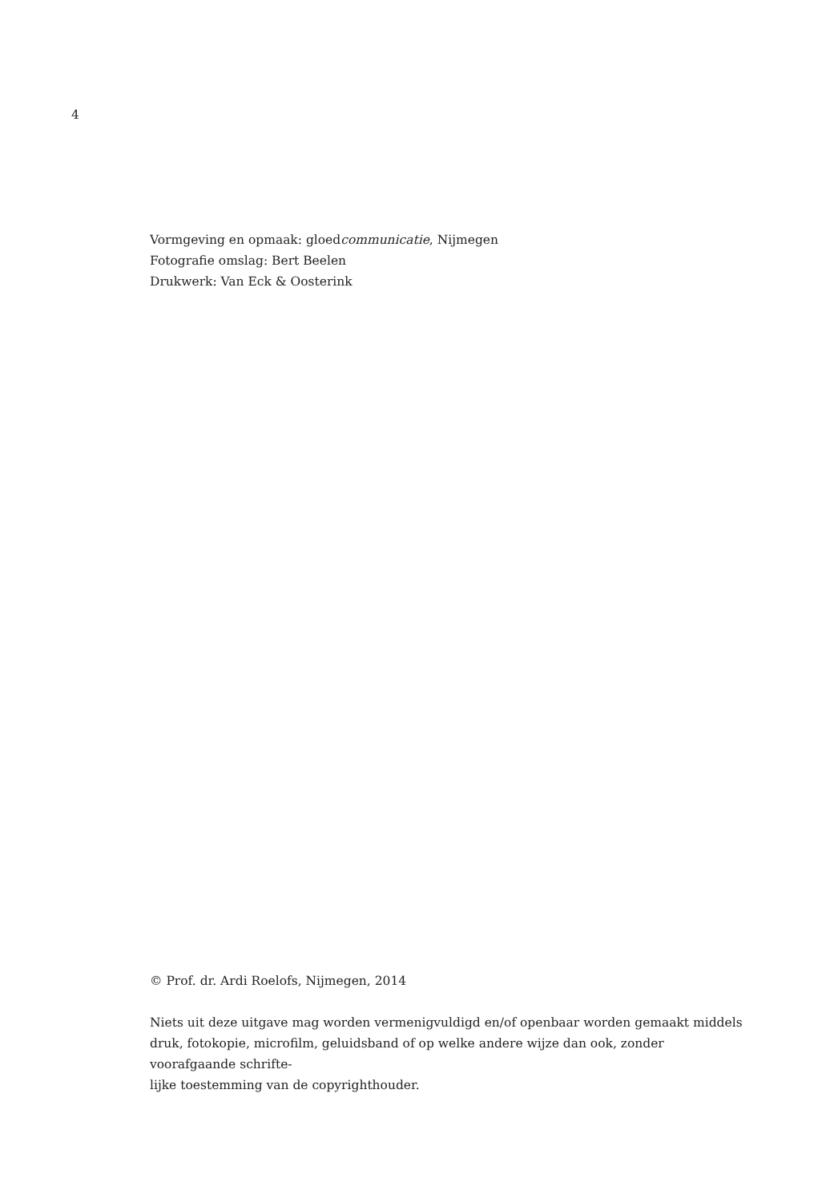4
Vormgeving en opmaak: gloedcommunicatie, Nijmegen
Fotografie omslag: Bert Beelen
Drukwerk: Van Eck & Oosterink
© Prof. dr. Ardi Roelofs, Nijmegen, 2014
Niets uit deze uitgave mag worden vermenigvuldigd en/of openbaar worden gemaakt middels druk, fotokopie, microfilm, geluidsband of op welke andere wijze dan ook, zonder voorafgaande schrifte-
lijke toestemming van de copyrighthouder.